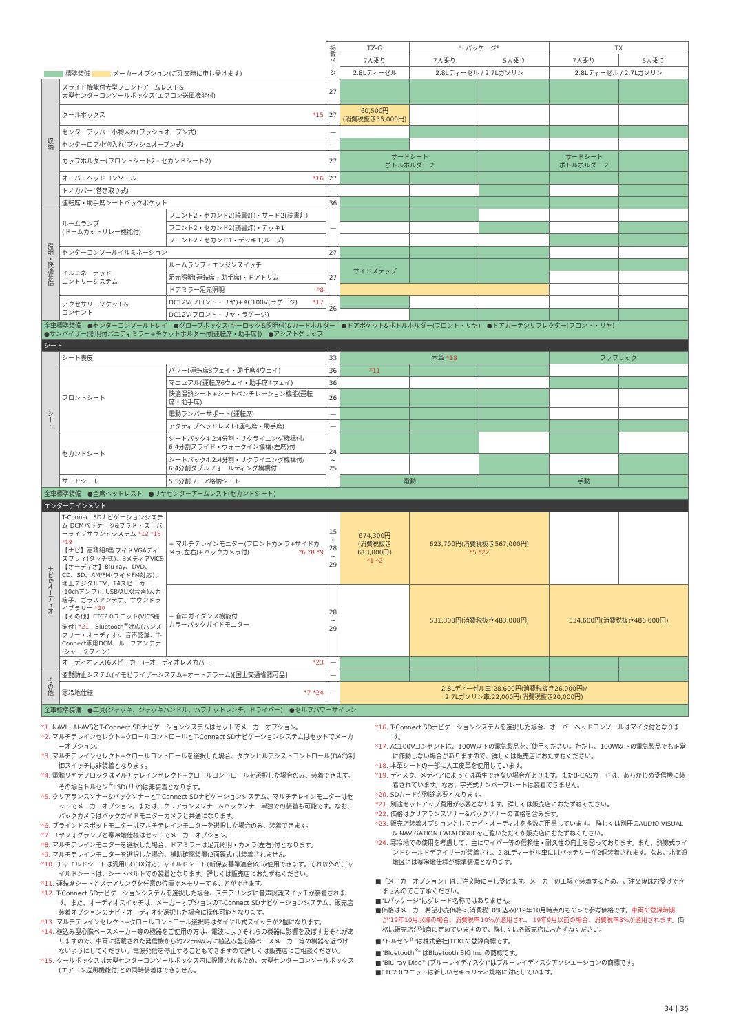| 標準装備 メーカーオプション(ご注文時に申し受けます) | | | 掲載ページ | TZ-G | "Lパッケージ" | | TX | |
| --- | --- | --- | --- | --- | --- | --- | --- | --- |
| | | | | 7人乗り | 7人乗り | 5人乗り | 7人乗り | 5人乗り |
| | | | | 2.8Lディーゼル | 2.8Lディーゼル / 2.7Lガソリン | | 2.8Lディーゼル / 2.7Lガソリン | |
| 収納 | スライド機能付大型フロントアームレスト& 大型センターコンソールボックス(エアコン送風機能付) | | 27 | | | | | |
| | クールボックス *15 | | 27 | 60,500円 (消費税抜き55,000円) | | | | |
| | センターアッパー小物入れ(プッシュオープン式) | | — | | | | | |
| | センターロア小物入れ(プッシュオープン式) | | — | | | | | |
| | カップホルダー(フロントシート2・セカンドシート2) | | 27 | サードシート ボトルホルダー 2 | | | サードシート ボトルホルダー 2 | |
| | オーバーヘッドコンソール *16 | | 27 | | | | | |
| | トノカバー(巻き取り式) | | — | | | | | |
| | 運転席・助手席シートバックポケット | | 36 | | | | | |
| 照明・快適装備 | ルームランプ (ドームカットリレー機能付) | フロント2・セカンド2(読書灯)・サード2(読書灯) | — | | | | | |
| | | フロント2・セカンド2(読書灯)・デッキ1 | | | | | | |
| | | フロント2・セカンド1・デッキ1(ループ) | | | | | | |
| | センターコンソールイルミネーション | | 27 | | | | | |
| | イルミネーテッド エントリーシステム | ルームランプ・エンジンスイッチ | 27 | サイドステップ | | | | |
| | | 足元照明(運転席・助手席)・ドアトリム | | | | | | |
| | | ドアミラー足元照明 *8 | | | | | | |
| | アクセサリーソケット& コンセント | DC12V(フロント・リヤ)+AC100V(ラゲージ) *17 | 26 | | | | | |
| | | DC12V(フロント・リヤ・ラゲージ) | | | | | | |
| 全車標準装備 ●センターコンソールトレイ ●グローブボックス(キーロック&照明付)&カードホルダー ●ドアポケット&ボトルホルダー(フロント・リヤ) ●ドアカーテシリフレクター(フロント・リヤ) ●サンバイザー(照明付バニティミラー+チケットホルダー付[運転席・助手席]) ●アシストグリップ | | | | | | | | |
| シート | | | | | | | | |
| シート | シート表皮 | | 33 | 本革 *18 | | | ファブリック | |
| | フロントシート | パワー(運転席8ウェイ・助手席4ウェイ) | 36 | *11 | | | | |
| | | マニュアル(運転席6ウェイ・助手席4ウェイ) | 36 | | | | | |
| | | 快適温熱シート+シートベンチレーション機能(運転席・助手席) | 26 | | | | | |
| | | 電動ランバーサポート(運転席) | — | | | | | |
| | | アクティブヘッドレスト(運転席・助手席) | — | | | | | |
| | セカンドシート | シートバック4:2:4分割・リクライニング機構付/ 6:4分割スライド・ウォークイン機構(左席)付 | 24 ~ 25 | | | | | |
| | | シートバック4:2:4分割・リクライニング機構付/ 6:4分割ダブルフォールディング機構付 | | | | | | |
| | サードシート | 5:5分割フロア格納シート | | 電動 | | | 手動 | |
| 全車標準装備 ●全席ヘッドレスト ●リヤセンターアームレスト(セカンドシート) | | | | | | | | |
| エンターテインメント | | | | | | | | |
| ナビ&オーディオ | T-Connect SDナビゲーションシステム DCMパッケージ&ブラド・スーパーライブサウンドシステム *12 *16 *19 【ナビ】高精細8型ワイドVGAディスプレイ(タッチ式)、3メディアVICS 【オーディオ】Blu-ray、DVD、CD、SD、AM/FM(ワイドFM対応)、地上デジタルTV、14スピーカー(10chアンプ)、USB/AUX(音声)入力端子、ガラスアンテナ、サウンドライブラリー *20 【その他】ETC2.0ユニット(VICS機能付) *21 、Bluetooth<sup>®</sup>対応(ハンズフリー・オーディオ)、音声認識、T-Connect専用DCM、ルーフアンテナ(シャークフィン) | + マルチテレインモニター(フロントカメラ+サイドカメラ(左右)+バックカメラ付) *6 *8 *9 | 15 ・ 28 ~ 29 | 674,300円 (消費税抜き 613,000円) *1 *2 | 623,700円(消費税抜き567,000円) *5 *22 | | | |
| | | + 音声ガイダンス機能付 カラーバックガイドモニター | 28 ~ 29 | | 531,300円(消費税抜き483,000円) | | 534,600円(消費税抜き486,000円) | |
| | オーディオレス(6スピーカー)+オーディオレスカバー *23 | | — | | | | | |
| その他 | 盗難防止システム(イモビライザーシステム+オートアラーム)[国土交通省認可品] | | — | | | | | |
| | 寒冷地仕様 *7 *24 | | — | 2.8Lディーゼル車:28,600円(消費税抜き26,000円)/ 2.7Lガソリン車:22,000円(消費税抜き20,000円) | | | | |
| 全車標準装備 ●工具(ジャッキ、ジャッキハンドル、ハブナットレンチ、ドライバー) ●セルフパワーサイレン | | | | | | | | |
*1. NAVI・AI-AVSとT-Connect SDナビゲーションシステムはセットでメーカーオプション。
*2. マルチテレインセレクト+クロールコントロールとT-Connect SDナビゲーションシステムはセットでメーカーオプション。
*3. マルチテレインセレクト+クロールコントロールを選択した場合、ダウンヒルアシストコントロール(DAC)制御スイッチは非装着となります。
*4. 電動リヤデフロックはマルチテレインセレクト+クロールコントロールを選択した場合のみ、装着できます。その場合トルセン<sup>®</sup>LSD(リヤ)は非装着となります。
*5. クリアランスソナー&バックソナーとT-Connect SDナビゲーションシステム、マルチテレインモニターはセットでメーカーオプション。または、クリアランスソナー&バックソナー単独での装着も可能です。なお、バックカメラはバックガイドモニターカメラと共通になります。
*6. ブラインドスポットモニターはマルチテレインモニターを選択した場合のみ、装着できます。
*7. リヤフォグランプと寒冷地仕様はセットでメーカーオプション。
*8. マルチテレインモニターを選択した場合、ドアミラーは足元照明・カメラ(左右)付となります。
*9. マルチテレインモニターを選択した場合、補助確認装置(2面鏡式)は装着されません。
*10. チャイルドシートは汎用ISOFIX対応チャイルドシート(新保安基準適合)のみ使用できます。それ以外のチャイルドシートは、シートベルトでの装着となります。詳しくは販売店におたずねください。
*11. 運転席シートとステアリングを任意の位置でメモリーすることができます。
*12. T-Connect SDナビゲーションシステムを選択した場合、ステアリングに音声認識スイッチが装着されます。また、オーディオスイッチは、メーカーオプションのT-Connect SDナビゲーションシステム、販売店装着オプションのナビ・オーディオを選択した場合に操作可能となります。
*13. マルチテレインセレクト+クロールコントロール選択時はダイヤル式スイッチが2個になります。
*14. 植込み型心臓ペースメーカー等の機器をご使用の方は、電波によりそれらの機器に影響を及ぼすおそれがありますので、車両に搭載された発信機から約22cm以内に植込み型心臓ペースメーカー等の機器を近づけないようにしてください。電波発信を停止することもできますので詳しくは販売店にご相談ください。
*15. クールボックスは大型センターコンソールボックス内に設置されるため、大型センターコンソールボックス(エアコン送風機能付)との同時装着はできません。
*16. T-Connect SDナビゲーションシステムを選択した場合、オーバーヘッドコンソールはマイク付となります。
*17. AC100Vコンセントは、100W以下の電気製品をご使用ください。ただし、100W以下の電気製品でも正常に作動しない場合がありますので、詳しくは販売店におたずねください。
*18. 本革シートの一部に人工皮革を使用しています。
*19. ディスク、メディアによっては再生できない場合があります。またB-CASカードは、あらかじめ受信機に装着されています。なお、字光式ナンバープレートは装着できません。
*20. SDカードが別途必要となります。
*21. 別途セットアップ費用が必要となります。詳しくは販売店におたずねください。
*22. 価格はクリアランスソナー&バックソナーの価格を含みます。
*23. 販売店装着オプションとしてナビ・オーディオを多数ご用意しています。 詳しくは別冊のAUDIO VISUAL & NAVIGATION CATALOGUEをご覧いただくか販売店におたずねください。
*24. 寒冷地での使用を考慮して、主にワイパー等の信頼性・耐久性の向上を図っております。また、熱線式ウインドシールドデアイサーが装着され、2.8Lディーゼル車にはバッテリーが2個装着されます。なお、北海道地区には寒冷地仕様が標準装備となります。
■「メーカーオプション」はご注文時に申し受けます。メーカーの工場で装着するため、ご注文後はお受けできませんのでご了承ください。
■"Lパッケージ"はグレード名称ではありません。
■価格はメーカー希望小売価格<(消費税10%込み)'19年10月時点のもの>で参考価格です。車両の登録時期が'19年10月以降の場合、消費税率10%が適用され、'19年9月以前の場合、消費税率8%が適用されます。価格は販売店が独自に定めていますので、詳しくは各販売店におたずねください。
■"トルセン<sup>®</sup>"は株式会社JTEKTの登録商標です。
■"Bluetooth<sup>®</sup>"はBluetooth SIG,Inc.の商標です。
■"Blu-ray Disc™(ブルーレイディスク)"はブルーレイディスクアソシエーションの商標です。
■ETC2.0ユニットは新しいセキュリティ規格に対応しています。
34 | 35